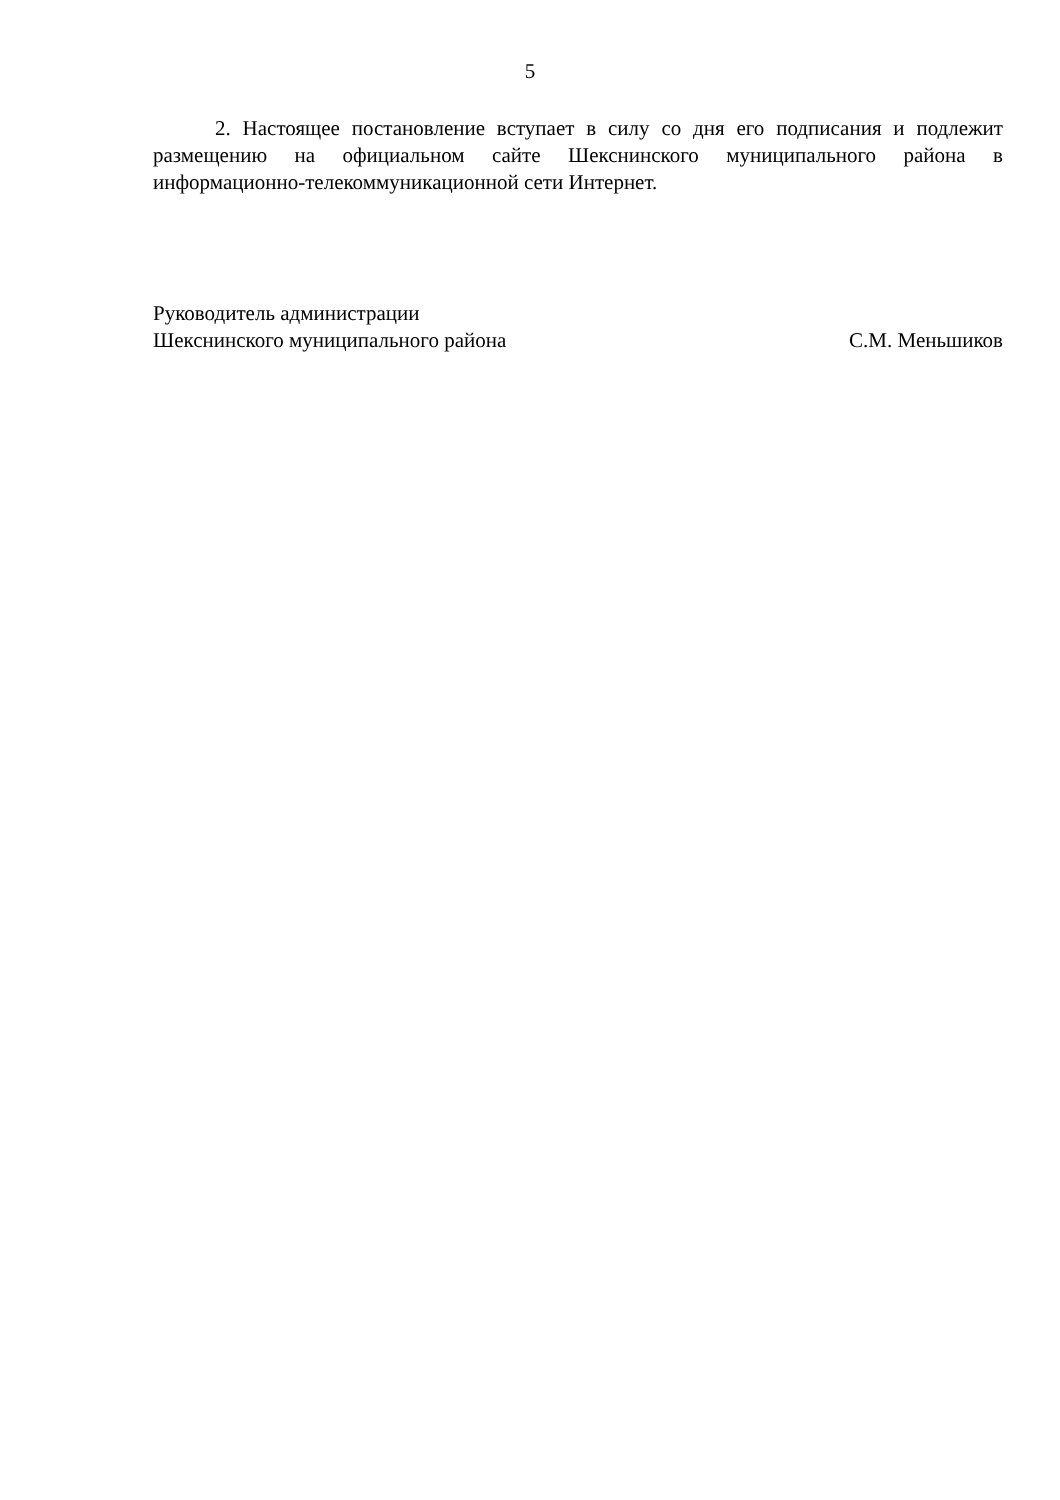5
2. Настоящее постановление вступает в силу со дня его подписания и подлежит размещению на официальном сайте Шекснинского муниципального района в информационно-телекоммуникационной сети Интернет.
Руководитель администрации
Шекснинского муниципального района С.М. Меньшиков